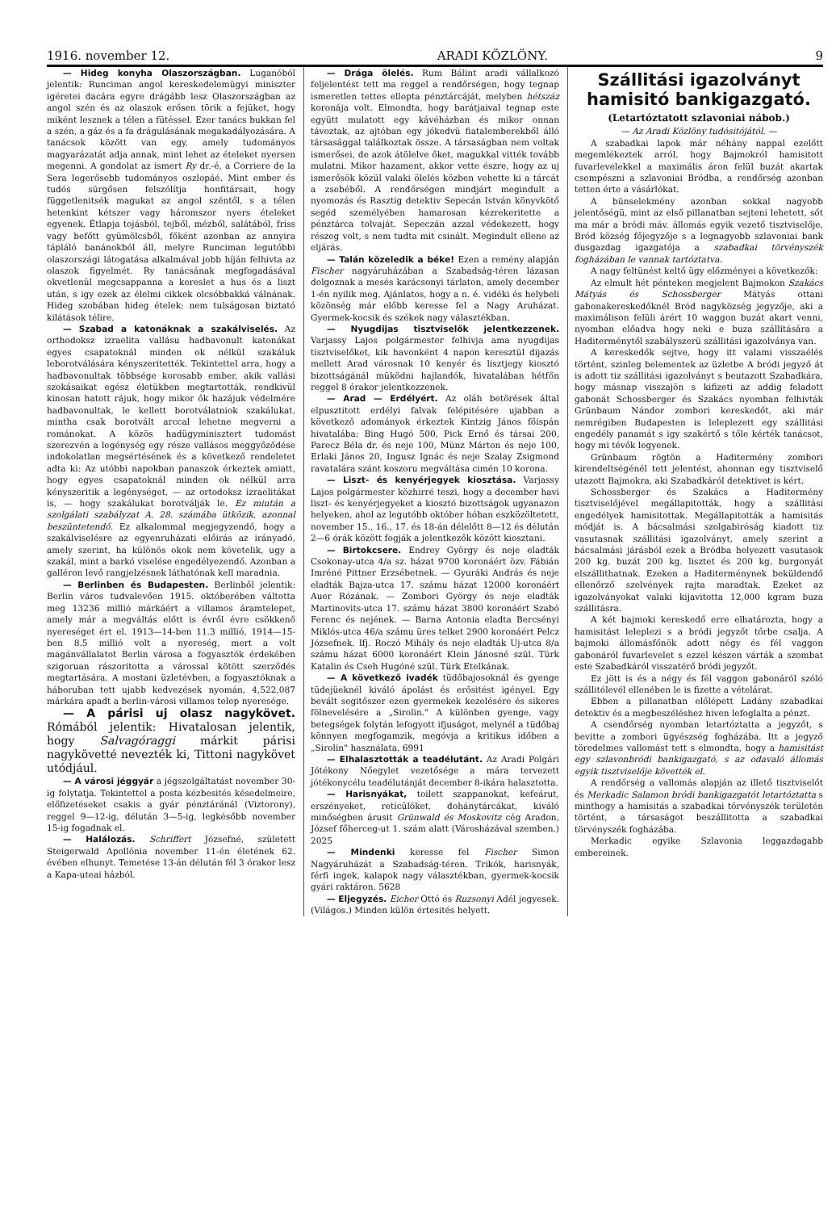1916. november 12. ARADI KÖZLÖNY. 9
— Hideg konyha Olaszországban. Luganóból jelentik: Runciman angol kereskedelemügyi miniszter igéretei dacára egyre drágább lesz Olaszországban az angol szén és az olaszok erősen törik a fejüket, hogy miként lesznek a télen a fütéssel. Ezer tanács bukkan fel a szén, a gáz és a fa drágulásának megakadályozására. A tanácsok között van egy, amely tudományos magyarázatát adja annak, mint lehet az ételeket nyersen megenni. A gondolat az ismert Ry dr.-é, a Corriere de la Sera legerősebb tudományos oszlopáé. Mint ember és tudós sürgősen felszólítja honfitársait, hogy függetlenitsék magukat az angol széntől, s a télen hetenkint kétszer vagy háromszor nyers ételeket egyenek. Étlapja tojásból, tejből, mézből, salátából, friss vagy befőtt gyümölcsből, főként azonban az annyira tápláló banánokból áll, melyre Runciman legutóbbi olaszországi látogatása alkalmával jobb híján felhivta az olaszok figyelmét. Ry tanácsának megfogadásával okvetlenül megcsappanna a kereslet a hus és a liszt után, s igy ezek az élelmi cikkek olcsóbbakká válnának. Hideg szobában hideg ételek: nem tulságosan biztató kilátások télire.
— Szabad a katonáknak a szakálviselés. Az orthodoksz izraelita vallásu hadbavonult katonákat egyes csapatoknál minden ok nélkül szakáluk leborotválására kényszeritették. Tekintettel arra, hogy a hadbavonultak többsége korosabb ember, akik vallási szokásaikat egész életükben megtartották, rendkivül kinosan hatott rájuk, hogy mikor ők hazájuk védelmére hadbavonultak, le kellett borotválatniok szakálukat, mintha csak borotvált arccal lehetne megverni a románokat. A közös hadügyminisztert tudomást szerezvén a legénység egy része vallásos meggyőződése indokolatlan megsértésének és a következő rendeletet adta ki: Az utóbbi napokban panaszok érkeztek amiatt, hogy egyes csapatoknál minden ok nélkül arra kényszeritik a legénységet, — az ortodoksz izraelitákat is, — hogy szakálukat borotválják le. Ez miután a szolgálati szabályzat A. 28. számába ütközik, azonnal beszüntetendő. Ez alkalommal megjegyzendő, hogy a szakálviselésre az egyenruházati előirás az irányadó, amely szerint, ha különös okok nem követelik, ugy a szakál, mint a barkó viselése engedélyezendő. Azonban a galléron levő rangjelzésnek láthatónak kell maradnia.
— Berlinben és Budapesten. Berlinből jelentik: Berlin város tudvalevően 1915. októberében váltotta meg 13236 millió márkáért a villamos áramtelepet, amely már a megváltás előtt is évről évre csökkenő nyereséget ért el. 1913—14-ben 11.3 millió, 1914—15-ben 8.5 millió volt a nyereség, mert a volt magánvállalatot Berlin városa a fogyasztók érdekében szigoruan rászoritotta a várossal kötött szerződés megtartására. A mostani üzletévben, a fogyasztóknak a háboruban tett ujabb kedvezések nyomán, 4,522,087 márkára apadt a berlin-városi villamos telep nyeresége.
— A párisi uj olasz nagykövet. Rómából jelentik: Hivatalosan jelentik, hogy Salvagóraggi márkit párisi nagykövetté nevezték ki, Tittoni nagykövet utódjául.
— A városi jéggyár a jégszolgáltatást november 30-ig folytatja. Tekintettel a posta kézbesités késedelmeire, előfizetéseket csakis a gyár pénztáránál (Viztorony), reggel 9—12-ig, délután 3—5-ig, legkésőbb november 15-ig fogadnak el.
— Halálozás. Schriffert Józsefné, született Steigerwald Apollónia november 11-én életének 62. évében elhunyt. Temetése 13-án délután fél 3 órakor lesz a Kapa-uteai házból.
— Drága ölelés. Rum Bálint aradi vállalkozó feljelentést tett ma reggel a rendőrségen, hogy tegnap ismeretlen tettes ellopta pénztárcáját, melyben hétszáz koronája volt. Elmondta, hogy barátjaival tegnap este együtt mulatott egy kávéházban és mikor onnan távoztak, az ajtóban egy jókedvü fiatalemberekből álló társasággal találkoztak össze. A társaságban nem voltak ismerősei, de azok átölelve őket, magukkal vitték tovább mulatni. Mikor hazament, akkor vette észre, hogy az uj ismerősök közül valaki ölelés közben vehette ki a tárcát a zsebéből. A rendőrségen mindjárt megindult a nyomozás és Rasztig detektiv Sepecán István könyvkötő segéd személyében hamarosan kézrekeritette a pénztárca tolvaját. Sepeczán azzal védekezett, hogy részeg volt, s nem tudta mit csinált. Megindult ellene az eljárás.
— Talán közeledik a béke! Ezen a remény alapján Fischer nagyáruházában a Szabadság-téren lázasan dolgoznak a mesés karácsonyi tárlaton, amely december 1-én nyilik meg. Ajánlatos, hogy a n. é. vidéki és helybeli közönség már előbb keresse fel a Nagy Aruházat. Gyermek-kocsik és székek nagy választékban.
— Nyugdijas tisztviselők jelentkezzenek. Varjassy Lajos polgármester felhivja ama nyugdijas tisztviselőket, kik havonként 4 napon keresztül dijazás mellett Arad városnak 10 kenyér és lisztjegy kiosztó bizottságánál müködni hajlandók, hivatalában hétfőn reggel 8 órakor jelentkezzenek.
— Arad — Erdélyért. Az oláh betörések által elpusztitott erdélyi falvak felépitésére ujabban a következő adományok érkeztek Kintzig János főispán hivatalába: Bing Hugó 500, Pick Ernő és társai 200, Parecz Béla dr. és neje 100, Münz Márton és neje 100, Erlaki János 20, Ingusz Ignác és neje Szalay Zsigmond ravatalára szánt koszoru megváltása cimén 10 korona.
— Liszt- és kenyérjegyek kiosztása. Varjassy Lajos polgármester közhirré teszi, hogy a december havi liszt- és kenyérjegyeket a kiosztó bizottságok ugyanazon helyeken, ahol az legutóbb október hóban eszközöltetett, november 15., 16., 17. és 18-án délelőtt 8—12 és délután 2—6 órák között fogják a jelentkezők között kiosztani.
— Birtokcsere. Endrey György és neje eladták Csokonay-utca 4/a sz. házat 9700 koronáért özv. Fábián Imréné Pittner Erzsébetnek. — Gyuráki András és neje eladták Bajza-utca 17. számu házat 12000 koronáért Auer Rózának. — Zombori György és neje eladták Martinovits-utca 17. számu házat 3800 koronáért Szabó Ferenc és nejének. — Barna Antonia eladta Bercsényi Miklós-utca 46/a számu üres telket 2900 koronáért Pelcz Józsefnek. Ifj. Roczó Mihály és neje eladták Uj-utca 8/a számu házat 6000 koronáért Klein Jánosné szül. Türk Katalin és Cseh Hugóné szül. Türk Etelkának.
— A következő ivadék tüdőbajosoknál és gyenge tüdejüeknél kiváló ápolást és erősitést igényel. Egy bevált segitőszer ezen gyermekek kezelésére és sikeres fölnevelésére a „Sirolin." A különben gyenge, vagy betegségek folytán lefogyott ifjuságot, melynél a tüdőbaj könnyen megfogamzik, megóvja a kritikus időben a „Sirolin" használata. 6991
— Elhalasztották a teadélutánt. Az Aradi Polgári Jótékony Nőegylet vezetősége a mára tervezett jótékonycélu teadélutánját december 8-ikára halasztotta.
— Harisnyákat, toilett szappanokat, kefeárut, erszényeket, reticülöket, dohánytárcákat, kiváló minőségben árusit Grünwald és Moskovitz cég Aradon, József főherceg-ut 1. szám alatt (Városházával szemben.) 2025
— Mindenki keresse fel Fischer Simon Nagyáruházát a Szabadság-téren. Trikók, harisnyák, férfi ingek, kalapok nagy választékban, gyermek-kocsik gyári raktáron. 5628
— Eljegyzés. Eicher Ottó és Ruzsonyi Adél jegyesek. (Világos.) Minden külön értesités helyett.
Szállitási igazolványt hamisitó bankigazgató.
(Letartóztatott szlavoniai nábob.)
— Az Aradi Közlöny tudósitójától. —
A szabadkai lapok már néhány nappal ezelőtt megemlékeztek arról, hogy Bajmokról hamisitott fuvarlevelekkel a maximális áron felül buzát akartak csempészni a szlavoniai Bródba, a rendőrség azonban tetten érte a vásárlókat.
A bünselekmény azonban sokkal nagyobb jelentőségü, mint az első pillanatban sejteni lehetett, sőt ma már a bródi máv. állomás egyik vezető tisztviselője, Bród község főjegyzője s a legnagyobb szlavoniai bank dusgazdag igazgatója a szabadkai törvényszék fogházában le vannak tartóztatva.
A nagy feltünést keltő ügy előzményei a következők:
Az elmult hét pénteken megjelent Bajmokon Szakács Mátyás és Schossberger Mátyás ottani gabonakereskedőknél Bród nagyközség jegyzője, aki a maximálison felüli árért 10 waggon buzát akart venni, nyomban előadva hogy neki e buza szállitására a Haditerménytől szabályszerü szállitási igazolványa van.
A kereskedők sejtve, hogy itt valami visszaélés történt, szinleg belementek az üzletbe A bródi jegyző át is adott tiz szállitási igazolványt s beutazott Szabadkára, hogy másnap visszajön s kifizeti az addig feladott gabonát Schossberger és Szakács nyomban felhivták Grünbaum Nándor zombori kereskedőt, aki már nemrégiben Budapesten is leleplezett egy szállitási engedély panamát s igy szakértő s tőle kérték tanácsot, hogy mi tévők legyenek.
Grünbaum rögtön a Haditermény zombori kirendeltségénél tett jelentést, ahonnan egy tisztviselő utazott Bajmokra, aki Szabadkáról detektivet is kért.
Schossberger és Szakács a Haditermény tisztviselőjével megállapitották, hogy a szállitási engedélyek hamisitottak. Megállapitották a hamisitás módját is. A bácsalmási szolgabiróság kiadott tiz vasutasnak szállitási igazolványt, amely szerint a bácsalmási járásból ezek a Bródba helyezett vasutasok 200 kg. buzát 200 kg. lisztet és 200 kg. burgonyát elszállithatnak. Ezeken a Haditerménynek beküldendő ellenőrző szelvények rajta maradtak. Ezeket az igazolványokat valaki kijavitotta 12,000 kgram buza szállitásra.
A két bajmoki kereskedő erre elhatározta, hogy a hamisitást leleplezi s a bródi jegyzőt tőrbe csalja. A bajmoki állomásfőnök adott négy és fél vaggon gabonáról fuvarlevelet s ezzel készen várták a szombat este Szabadkáról visszatérő bródi jegyzőt.
Ez jött is és a négy és fél vaggon gabonáról szóló szállitólevél ellenében le is fizette a vételárat.
Ebben a pillanatban előlépett Ladány szabadkai detektiv és a megbeszéléshez hiven lefoglalta a pénzt.
A csendőrség nyomban letartóztatta a jegyzőt, s bevitte a zombori ügyészség fogházába. Itt a jegyző töredelmes vallomást tett s elmondta, hogy a hamisitást egy szlavonbródi bankigazgató, s az odavaló állomás egyik tisztviselője követték el.
A rendőrség a vallomás alapján az illető tisztviselőt és Merkadic Salamon bródi bankigazgatót letartóztatta s minthogy a hamisitás a szabadkai törvényszék területén történt, a társaságot beszállitotta a szabadkai törvényszék fogházába.
Merkadic egyike Szlavonia leggazdagabb embereinek.